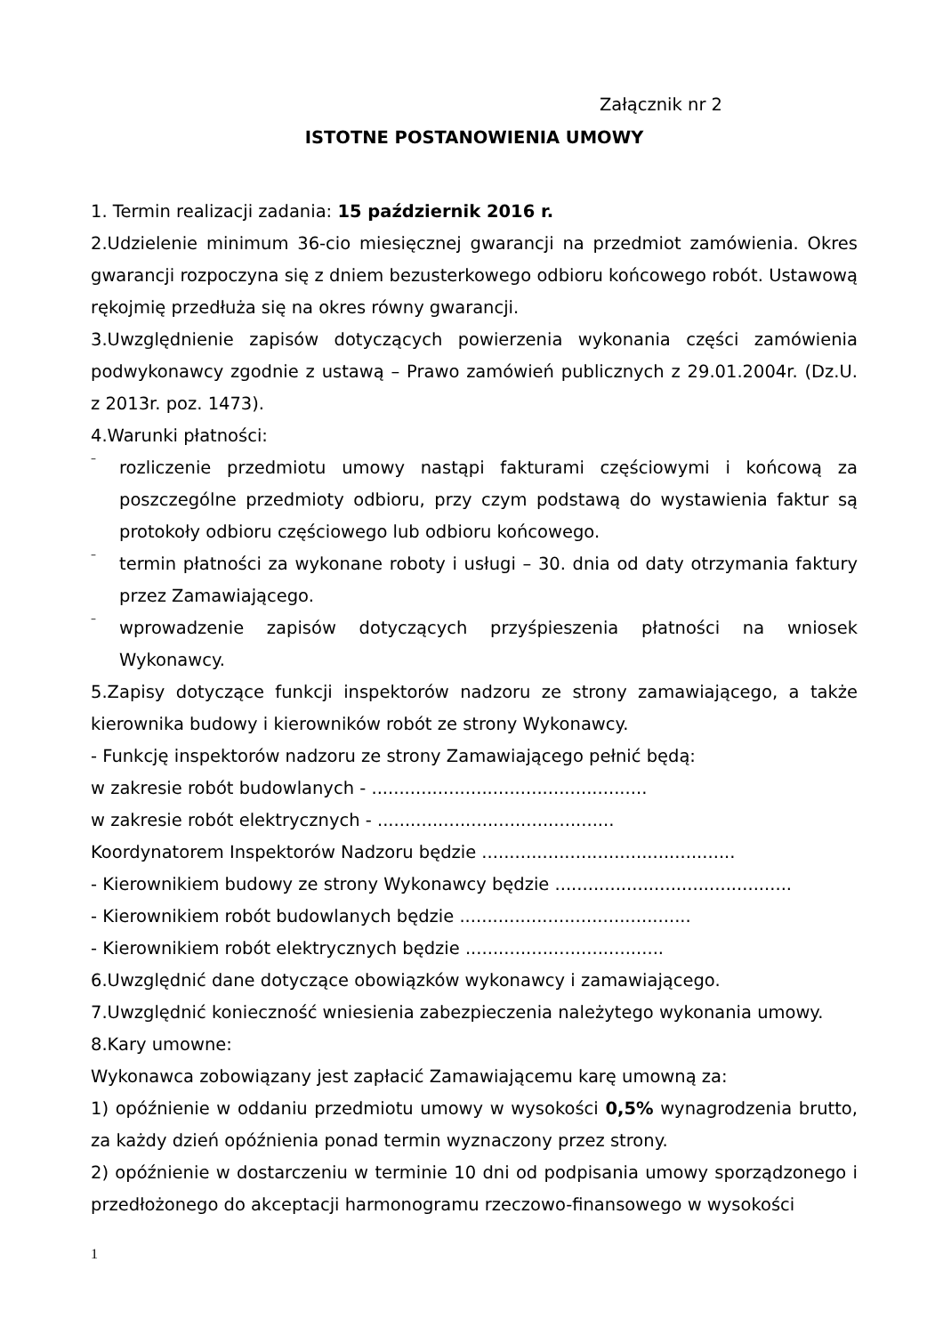Załącznik nr 2
ISTOTNE POSTANOWIENIA UMOWY
1. Termin realizacji zadania: 15 październik 2016 r.
2.Udzielenie minimum 36-cio miesięcznej gwarancji na przedmiot zamówienia. Okres gwarancji rozpoczyna się z dniem bezusterkowego odbioru końcowego robót. Ustawową rękojmię przedłuża się na okres równy gwarancji.
3.Uwzględnienie zapisów dotyczących powierzenia wykonania części zamówienia podwykonawcy zgodnie z ustawą – Prawo zamówień publicznych z 29.01.2004r. (Dz.U. z 2013r. poz. 1473).
4.Warunki płatności:
–
rozliczenie przedmiotu umowy nastąpi fakturami częściowymi i końcową za poszczególne przedmioty odbioru, przy czym podstawą do wystawienia faktur są protokoły odbioru częściowego lub odbioru końcowego.
–
termin płatności za wykonane roboty i usługi – 30. dnia od daty otrzymania faktury przez Zamawiającego.
–
wprowadzenie zapisów dotyczących przyśpieszenia płatności na wniosek Wykonawcy.
5.Zapisy dotyczące funkcji inspektorów nadzoru ze strony zamawiającego, a także kierownika budowy i kierowników robót ze strony Wykonawcy.
- Funkcję inspektorów nadzoru ze strony Zamawiającego pełnić będą:
w zakresie robót budowlanych - ..................................................
w zakresie robót elektrycznych - ...........................................
Koordynatorem Inspektorów Nadzoru będzie ..............................................
- Kierownikiem budowy ze strony Wykonawcy będzie ...........................................
- Kierownikiem robót budowlanych będzie ..........................................
- Kierownikiem robót elektrycznych będzie ....................................
6.Uwzględnić dane dotyczące obowiązków wykonawcy i zamawiającego.
7.Uwzględnić konieczność wniesienia zabezpieczenia należytego wykonania umowy.
8.Kary umowne:
Wykonawca zobowiązany jest zapłacić Zamawiającemu karę umowną za:
1) opóźnienie w oddaniu przedmiotu umowy w wysokości 0,5% wynagrodzenia brutto, za każdy dzień opóźnienia ponad termin wyznaczony przez strony.
2) opóźnienie w dostarczeniu w terminie 10 dni od podpisania umowy sporządzonego i przedłożonego do akceptacji harmonogramu rzeczowo-finansowego w wysokości
1